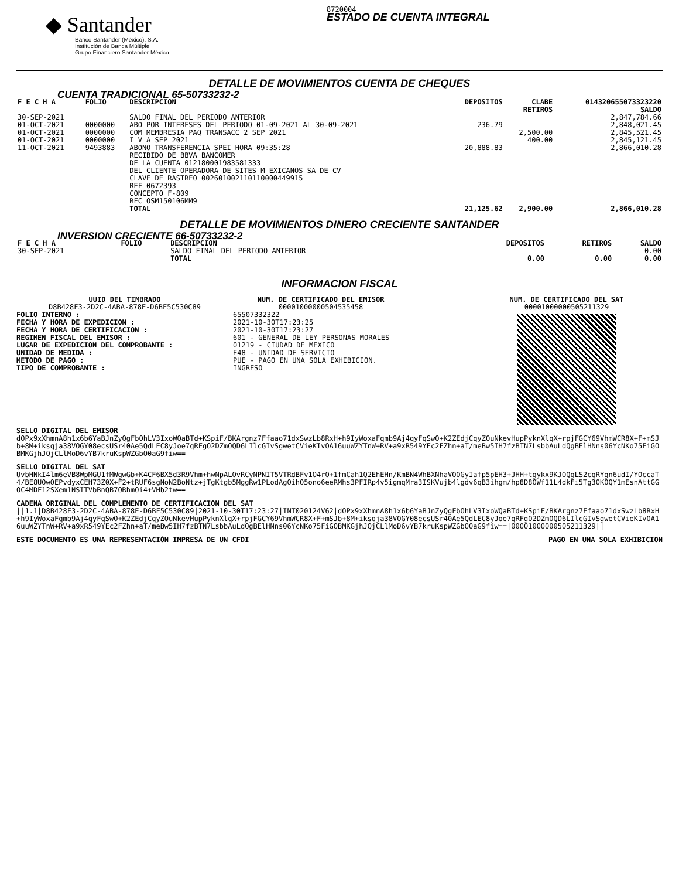◆ Santander
Banco Santander (México), S.A.
Institución de Banca Múltiple
Grupo Financiero Santander México
8720004
ESTADO DE CUENTA INTEGRAL
DETALLE DE MOVIMIENTOS CUENTA DE CHEQUES
CUENTA TRADICIONAL 65-50733232-2
| F E C H A | FOLIO | DESCRIPCION | DEPOSITOS | CLABE RETIROS | 014320655073323220 SALDO |
| --- | --- | --- | --- | --- | --- |
| 30-SEP-2021 | | SALDO FINAL DEL PERIODO ANTERIOR | | | 2,847,784.66 |
| 01-OCT-2021 | 0000000 | ABO POR INTERESES DEL PERIODO 01-09-2021 AL 30-09-2021 | 236.79 | | 2,848,021.45 |
| 01-OCT-2021 | 0000000 | COM MEMBRESIA PAQ TRANSACC 2 SEP 2021 | | 2,500.00 | 2,845,521.45 |
| 01-OCT-2021 | 0000000 | I V A SEP 2021 | | 400.00 | 2,845,121.45 |
| 11-OCT-2021 | 9493883 | ABONO TRANSFERENCIA SPEI HORA 09:35:28 RECIBIDO DE BBVA BANCOMER DE LA CUENTA 012180001983581333 DEL CLIENTE OPERADORA DE SITES M EXICANOS SA DE CV CLAVE DE RASTREO 002601002110110000449915 REF 0672393 CONCEPTO F-809 RFC OSM150106MM9 | 20,888.83 | | 2,866,010.28 |
| | | TOTAL | 21,125.62 | 2,900.00 | 2,866,010.28 |
DETALLE DE MOVIMIENTOS DINERO CRECIENTE SANTANDER
INVERSION CRECIENTE 66-50733232-2
| F E C H A | FOLIO | DESCRIPCION | DEPOSITOS | RETIROS | SALDO |
| --- | --- | --- | --- | --- | --- |
| 30-SEP-2021 | | SALDO FINAL DEL PERIODO ANTERIOR | | | 0.00 |
| | | TOTAL | 0.00 | 0.00 | 0.00 |
INFORMACION FISCAL
UUID DEL TIMBRADO
D8B428F3-2D2C-4ABA-878E-D6BF5C530C89
FOLIO INTERNO :
FECHA Y HORA DE EXPEDICION :
FECHA Y HORA DE CERTIFICACION :
REGIMEN FISCAL DEL EMISOR :
LUGAR DE EXPEDICION DEL COMPROBANTE :
UNIDAD DE MEDIDA :
METODO DE PAGO :
TIPO DE COMPROBANTE :
NUM. DE CERTIFICADO DEL EMISOR
00001000000504535458
65507332322
2021-10-30T17:23:25
2021-10-30T17:23:27
601 - GENERAL DE LEY PERSONAS MORALES
01219 - CIUDAD DE MEXICO
E48 - UNIDAD DE SERVICIO
PUE - PAGO EN UNA SOLA EXHIBICION.
INGRESO
NUM. DE CERTIFICADO DEL SAT
00001000000505211329
SELLO DIGITAL DEL EMISOR
dOPx9xXhmnA8h1x6b6YaBJnZyQgFbOhLV3IxoWQaBTd+KSpiF/BKArgnz7Ffaao71dxSwzLb8RxH+h9IyWoxaFqmb9Aj4qyFqSwO+K2ZEdjCqyZOuNkevHupPyknXlqX+rpjFGCY69VhmWCR8X+F+mSJb+8M+iksqja38VOGY08ecsUSr40Ae5QdLEC8yJoe7qRFgO2DZmOQD6LIlcGIvSgwetCVieKIvOA16uuWZYTnW+RV+a9xR549YEc2FZhn+aT/meBw5IH7fzBTN7LsbbAuLdQgBElHNns06YcNKo75FiGOBMKGjhJQjCLlMoD6vYB7kruKspWZGbO0aG9fiw==
SELLO DIGITAL DEL SAT
UvbHNkI4lm6eVB8WpMGU1fMWgwGb+K4CF6BX5d3R9Vhm+hwNpALOvRCyNPNIT5VTRdBFv1O4rO+1fmCah1Q2EhEHn/KmBN4WhBXNhaVOOGyIafp5pEH3+JHH+tgykx9KJOQgLS2cqRYgn6udI/YOccaT4/BE8UOwOEPvdyxCEH73Z0X+F2+tRUF6sgNoN2BoNtz+jTgKtgb5MggRw1PLodAgOihO5ono6eeRMhs3PFIRp4v5igmqMra3ISKVujb4lgdv6qB3ihgm/hp8D8OWf11L4dkFi5Tg30KOQY1mEsnAttGGOC4MDF12SXem1NSITVbBnQB7ORhmOi4+VHb2tw==
CADENA ORIGINAL DEL COMPLEMENTO DE CERTIFICACION DEL SAT
||1.1|D8B428F3-2D2C-4ABA-878E-D6BF5C530C89|2021-10-30T17:23:27|INT020124V62|dOPx9xXhmnA8h1x6b6YaBJnZyQgFbOhLV3IxoWQaBTd+KSpiF/BKArgnz7Ffaao71dxSwzLb8RxH+h9IyWoxaFqmb9Aj4qyFqSwO+K2ZEdjCqyZOuNkevHupPyknXlqX+rpjFGCY69VhmWCR8X+F+mSJb+8M+iksqja38VOGY08ecsUSr40Ae5QdLEC8yJoe7qRFgO2DZmOQD6LIlcGIvSgwetCVieKIvOA16uuWZYTnW+RV+a9xR549YEc2FZhn+aT/meBw5IH7fzBTN7LsbbAuLdQgBElHNns06YcNKo75FiGOBMKGjhJQjCLlMoD6vYB7kruKspWZGbO0aG9fiw==|00001000000505211329||
ESTE DOCUMENTO ES UNA REPRESENTACIÓN IMPRESA DE UN CFDI PAGO EN UNA SOLA EXHIBICION